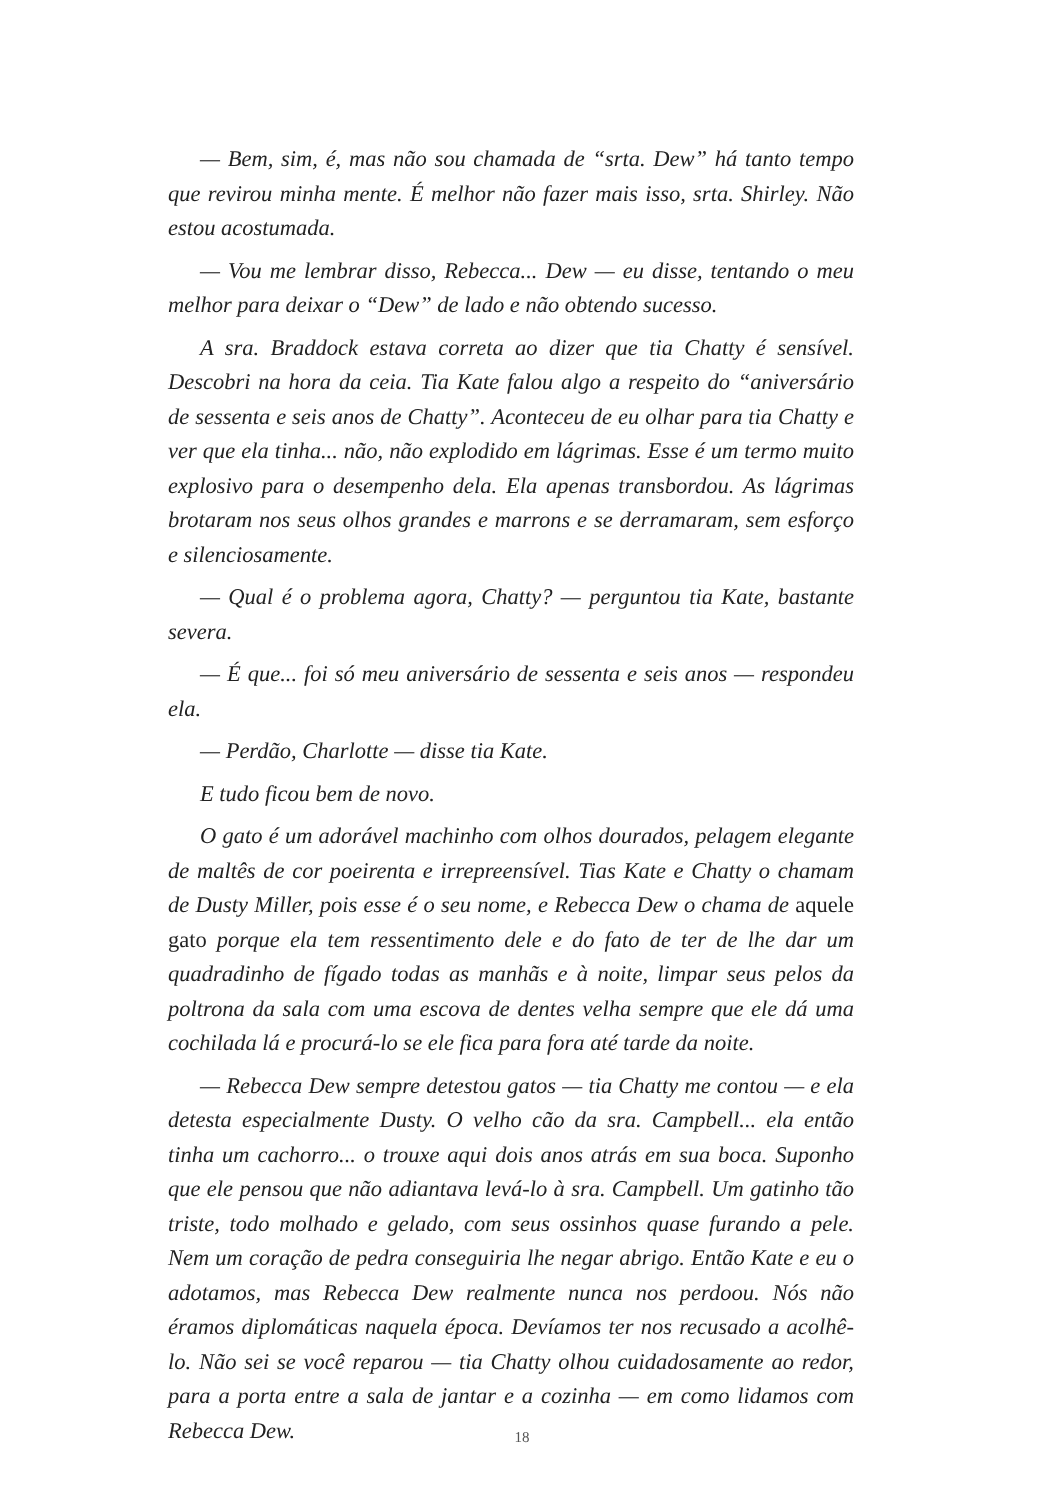— Bem, sim, é, mas não sou chamada de “srta. Dew” há tanto tempo que revirou minha mente. É melhor não fazer mais isso, srta. Shirley. Não estou acostumada.
— Vou me lembrar disso, Rebecca... Dew — eu disse, tentando o meu melhor para deixar o “Dew” de lado e não obtendo sucesso.
A sra. Braddock estava correta ao dizer que tia Chatty é sensível. Descobri na hora da ceia. Tia Kate falou algo a respeito do “aniversário de sessenta e seis anos de Chatty”. Aconteceu de eu olhar para tia Chatty e ver que ela tinha... não, não explodido em lágrimas. Esse é um termo muito explosivo para o desempenho dela. Ela apenas transbordou. As lágrimas brotaram nos seus olhos grandes e marrons e se derramaram, sem esforço e silenciosamente.
— Qual é o problema agora, Chatty? — perguntou tia Kate, bastante severa.
— É que... foi só meu aniversário de sessenta e seis anos — respondeu ela.
— Perdão, Charlotte — disse tia Kate.
E tudo ficou bem de novo.
O gato é um adorável machinho com olhos dourados, pelagem elegante de maltês de cor poeirenta e irrepreensível. Tias Kate e Chatty o chamam de Dusty Miller, pois esse é o seu nome, e Rebecca Dew o chama de aquele gato porque ela tem ressentimento dele e do fato de ter de lhe dar um quadradinho de fígado todas as manhãs e à noite, limpar seus pelos da poltrona da sala com uma escova de dentes velha sempre que ele dá uma cochilada lá e procurá-lo se ele fica para fora até tarde da noite.
— Rebecca Dew sempre detestou gatos — tia Chatty me contou — e ela detesta especialmente Dusty. O velho cão da sra. Campbell... ela então tinha um cachorro... o trouxe aqui dois anos atrás em sua boca. Suponho que ele pensou que não adiantava levá-lo à sra. Campbell. Um gatinho tão triste, todo molhado e gelado, com seus ossinhos quase furando a pele. Nem um coração de pedra conseguiria lhe negar abrigo. Então Kate e eu o adotamos, mas Rebecca Dew realmente nunca nos perdoou. Nós não éramos diplomáticas naquela época. Devíamos ter nos recusado a acolhê-lo. Não sei se você reparou — tia Chatty olhou cuidadosamente ao redor, para a porta entre a sala de jantar e a cozinha — em como lidamos com Rebecca Dew.
18